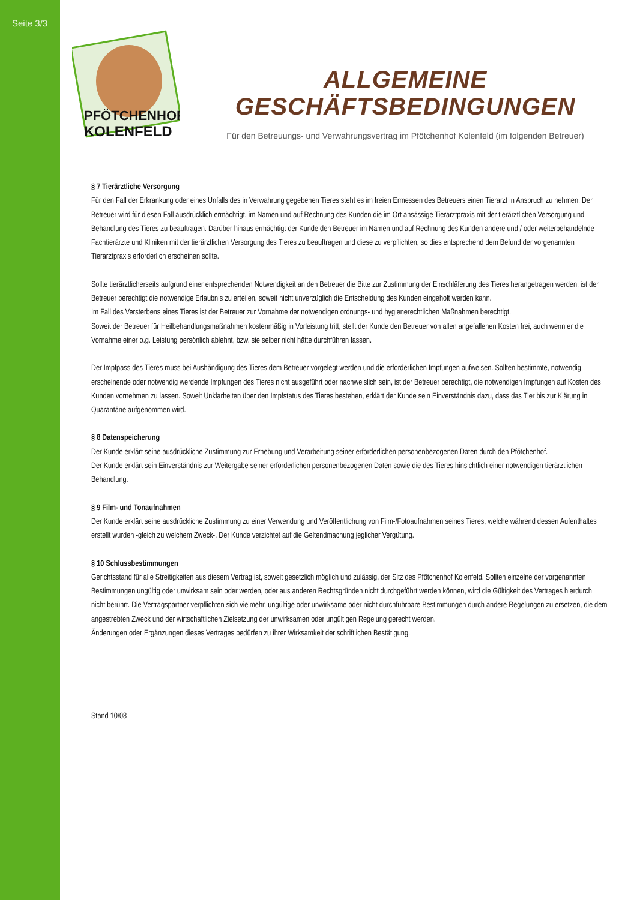Seite 3/3
PFÖTCHENHOF
KOLENFELD
ALLGEMEINE GESCHÄFTSBEDINGUNGEN
Für den Betreuungs- und Verwahrungsvertrag im Pfötchenhof Kolenfeld (im folgenden Betreuer)
§ 7 Tierärztliche Versorgung
Für den Fall der Erkrankung oder eines Unfalls des in Verwahrung gegebenen Tieres steht es im freien Ermessen des Betreuers einen Tierarzt in Anspruch zu nehmen. Der Betreuer wird für diesen Fall ausdrücklich ermächtigt, im Namen und auf Rechnung des Kunden die im Ort ansässige Tierarztpraxis mit der tierärztlichen Versorgung und Behandlung des Tieres zu beauftragen. Darüber hinaus ermächtigt der Kunde den Betreuer im Namen und auf Rechnung des Kunden andere und / oder weiterbehandelnde Fachtierärzte und Kliniken mit der tierärztlichen Versorgung des Tieres zu beauftragen und diese zu verpflichten, so dies entsprechend dem Befund der vorgenannten Tierarztpraxis erforderlich erscheinen sollte.
Sollte tierärztlicherseits aufgrund einer entsprechenden Notwendigkeit an den Betreuer die Bitte zur Zustimmung der Einschläferung des Tieres herangetragen werden, ist der Betreuer berechtigt die notwendige Erlaubnis zu erteilen, soweit nicht unverzüglich die Entscheidung des Kunden eingeholt werden kann.
Im Fall des Versterbens eines Tieres ist der Betreuer zur Vornahme der notwendigen ordnungs- und hygienerechtlichen Maßnahmen berechtigt.
Soweit der Betreuer für Heilbehandlungsmaßnahmen kostenmäßig in Vorleistung tritt, stellt der Kunde den Betreuer von allen angefallenen Kosten frei, auch wenn er die Vornahme einer o.g. Leistung persönlich ablehnt, bzw. sie selber nicht hätte durchführen lassen.
Der Impfpass des Tieres muss bei Aushändigung des Tieres dem Betreuer vorgelegt werden und die erforderlichen Impfungen aufweisen. Sollten bestimmte, notwendig erscheinende oder notwendig werdende Impfungen des Tieres nicht ausgeführt oder nachweislich sein, ist der Betreuer berechtigt, die notwendigen Impfungen auf Kosten des Kunden vornehmen zu lassen. Soweit Unklarheiten über den Impfstatus des Tieres bestehen, erklärt der Kunde sein Einverständnis dazu, dass das Tier bis zur Klärung in Quarantäne aufgenommen wird.
§ 8 Datenspeicherung
Der Kunde erklärt seine ausdrückliche Zustimmung zur Erhebung und Verarbeitung seiner erforderlichen personenbezogenen Daten durch den Pfötchenhof.
Der Kunde erklärt sein Einverständnis zur Weitergabe seiner erforderlichen personenbezogenen Daten sowie die des Tieres hinsichtlich einer notwendigen tierärztlichen Behandlung.
§ 9 Film- und Tonaufnahmen
Der Kunde erklärt seine ausdrückliche Zustimmung zu einer Verwendung und Veröffentlichung von Film-/Fotoaufnahmen seines Tieres, welche während dessen Aufenthaltes erstellt wurden -gleich zu welchem Zweck-. Der Kunde verzichtet auf die Geltendmachung jeglicher Vergütung.
§ 10 Schlussbestimmungen
Gerichtsstand für alle Streitigkeiten aus diesem Vertrag ist, soweit gesetzlich möglich und zulässig, der Sitz des Pfötchenhof Kolenfeld. Sollten einzelne der vorgenannten Bestimmungen ungültig oder unwirksam sein oder werden, oder aus anderen Rechtsgründen nicht durchgeführt werden können, wird die Gültigkeit des Vertrages hierdurch nicht berührt. Die Vertragspartner verpflichten sich vielmehr, ungültige oder unwirksame oder nicht durchführbare Bestimmungen durch andere Regelungen zu ersetzen, die dem angestrebten Zweck und der wirtschaftlichen Zielsetzung der unwirksamen oder ungültigen Regelung gerecht werden.
Änderungen oder Ergänzungen dieses Vertrages bedürfen zu ihrer Wirksamkeit der schriftlichen Bestätigung.
Stand 10/08